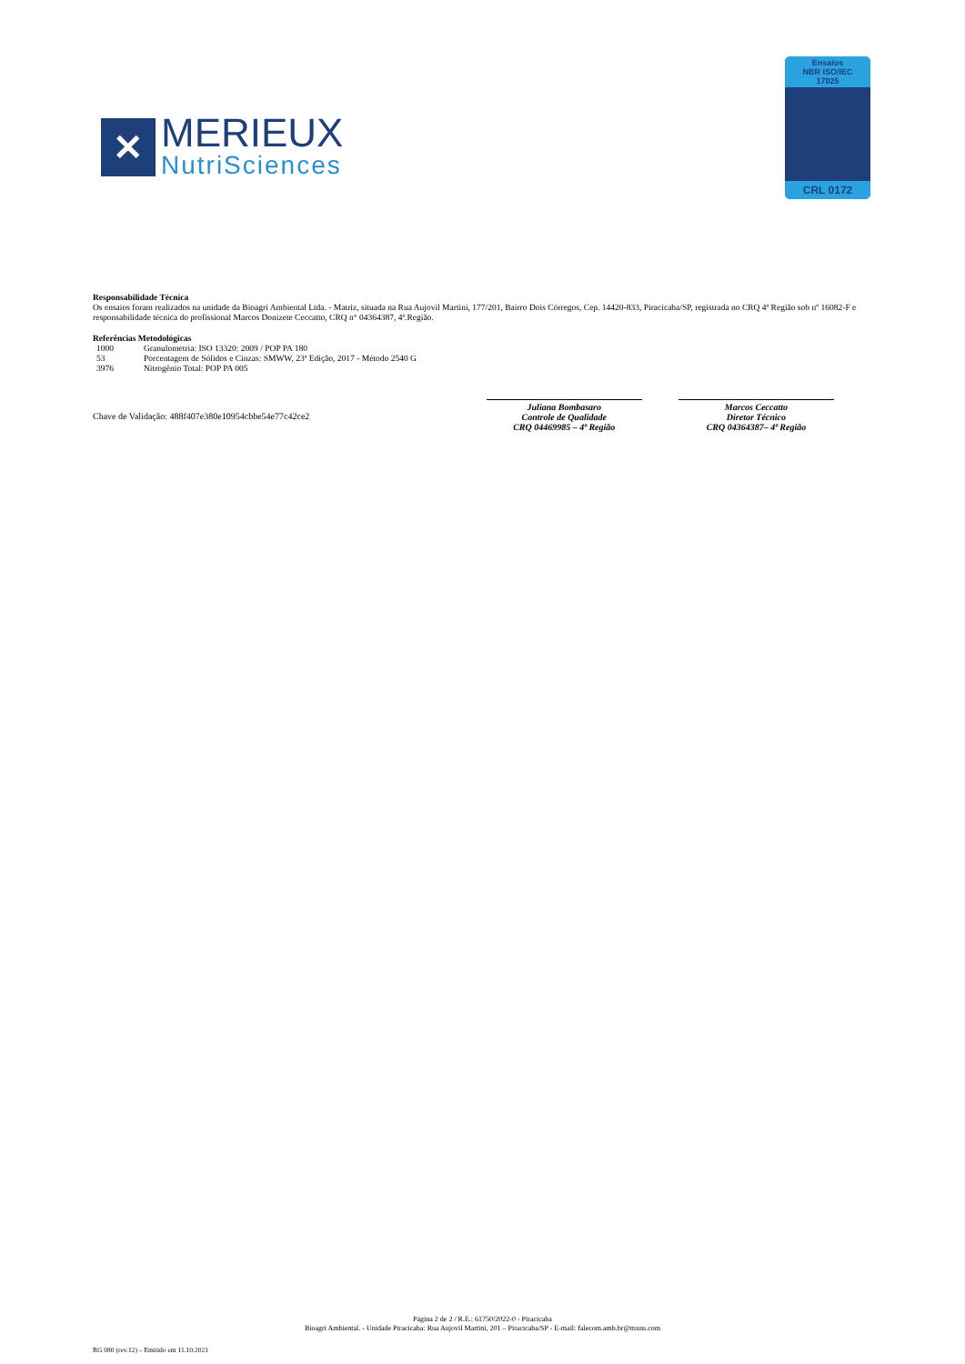✕
MERIEUX
NutriSciences
Ensaios
NBR ISO/IEC
17025
CRL 0172
Responsabilidade Técnica
Os ensaios foram realizados na unidade da Bioagri Ambiental Ltda. - Matriz, situada na Rua Aujovil Martini, 177/201, Bairro Dois Córregos, Cep. 14420-833, Piracicaba/SP, registrada no CRQ 4ª Região sob nº 16082-F e responsabilidade técnica do profissional Marcos Donizete Ceccatto, CRQ n° 04364387, 4ª.Região.
Referências Metodológicas
1000 Granulometria: ISO 13320: 2009 / POP PA 180
53 Porcentagem de Sólidos e Cinzas: SMWW, 23ª Edição, 2017 - Método 2540 G
3976 Nitrogênio Total: POP PA 005
Chave de Validação: 488f407e380e10954cbbe54e77c42ce2
Juliana Bombasaro
Controle de Qualidade
CRQ 04469985 – 4ª Região
Marcos Ceccatto
Diretor Técnico
CRQ 04364387– 4ª Região
Página 2 de 2 / R.E.: 61750/2022-0 - Piracicaba
Bioagri Ambiental. - Unidade Piracicaba: Rua Aujovil Martini, 201 – Piracicaba/SP - E-mail: falecom.amb.br@mxns.com
RG 080 (rev.12) – Emitido em 11.10.2021